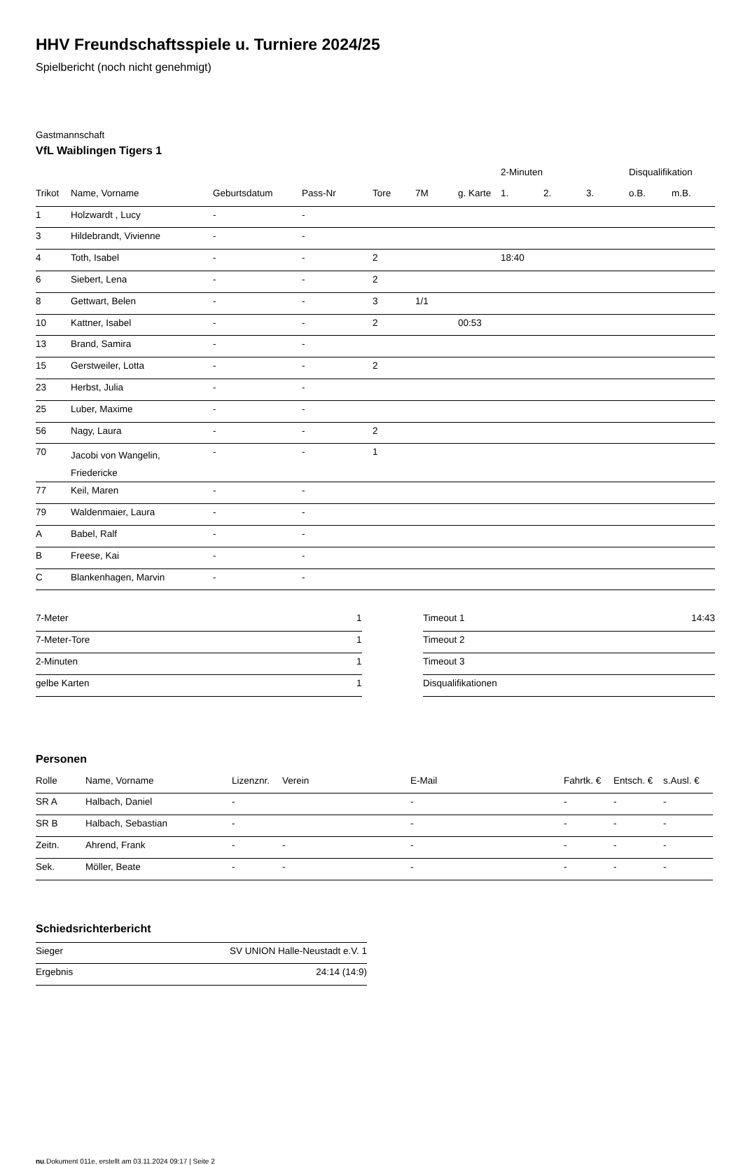HHV Freundschaftsspiele u. Turniere 2024/25
Spielbericht (noch nicht genehmigt)
Gastmannschaft
VfL Waiblingen Tigers 1
| | | | | | | | 2-Minuten | | | Disqualifikation | |
| --- | --- | --- | --- | --- | --- | --- | --- | --- | --- | --- | --- |
| Trikot | Name, Vorname | Geburtsdatum | Pass-Nr | Tore | 7M | g. Karte | 1. | 2. | 3. | o.B. | m.B. |
| 1 | Holzwardt , Lucy | - | - | | | | | | | | |
| 3 | Hildebrandt, Vivienne | - | - | | | | | | | | |
| 4 | Toth, Isabel | - | - | 2 | | | 18:40 | | | | |
| 6 | Siebert, Lena | - | - | 2 | | | | | | | |
| 8 | Gettwart, Belen | - | - | 3 | 1/1 | | | | | | |
| 10 | Kattner, Isabel | - | - | 2 | | 00:53 | | | | | |
| 13 | Brand, Samira | - | - | | | | | | | | |
| 15 | Gerstweiler, Lotta | - | - | 2 | | | | | | | |
| 23 | Herbst, Julia | - | - | | | | | | | | |
| 25 | Luber, Maxime | - | - | | | | | | | | |
| 56 | Nagy, Laura | - | - | 2 | | | | | | | |
| 70 | Jacobi von Wangelin, Friedericke | - | - | 1 | | | | | | | |
| 77 | Keil, Maren | - | - | | | | | | | | |
| 79 | Waldenmaier, Laura | - | - | | | | | | | | |
| A | Babel, Ralf | - | - | | | | | | | | |
| B | Freese, Kai | - | - | | | | | | | | |
| C | Blankenhagen, Marvin | - | - | | | | | | | | |
| 7-Meter | 1 |
| 7-Meter-Tore | 1 |
| 2-Minuten | 1 |
| gelbe Karten | 1 |
| Timeout 1 | 14:43 |
| Timeout 2 | |
| Timeout 3 | |
| Disqualifikationen | |
Personen
| Rolle | Name, Vorname | Lizenznr. | Verein | E-Mail | Fahrtk. € | Entsch. € | s.Ausl. € |
| --- | --- | --- | --- | --- | --- | --- | --- |
| SR A | Halbach, Daniel | - | | - | - | - | - |
| SR B | Halbach, Sebastian | - | | - | - | - | - |
| Zeitn. | Ahrend, Frank | - | - | - | - | - | - |
| Sek. | Möller, Beate | - | - | - | - | - | - |
Schiedsrichterbericht
| Sieger | SV UNION Halle-Neustadt e.V. 1 |
| Ergebnis | 24:14 (14:9) |
nu.Dokument 011e, erstellt am 03.11.2024 09:17 | Seite 2